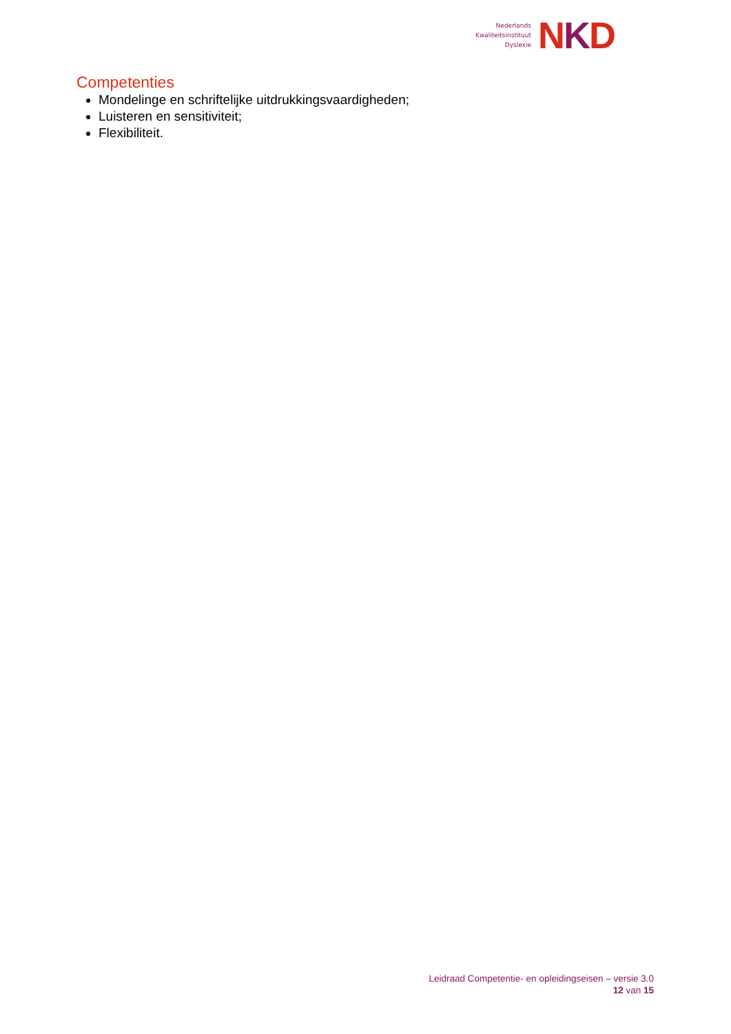Nederlands
Kwaliteitsinstituut
Dyslexie
NKD
Competenties
Mondelinge en schriftelijke uitdrukkingsvaardigheden;
Luisteren en sensitiviteit;
Flexibiliteit.
Leidraad Competentie- en opleidingseisen – versie 3.0
12 van 15